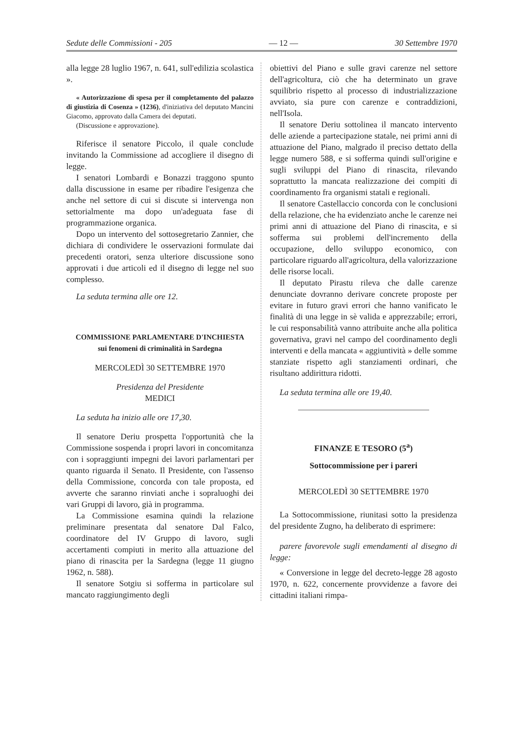Sedute delle Commissioni - 205 — 12 — 30 Settembre 1970
alla legge 28 luglio 1967, n. 641, sull'edilizia scolastica ».
« Autorizzazione di spesa per il completamento del palazzo di giustizia di Cosenza » (1236), d'iniziativa del deputato Mancini Giacomo, approvato dalla Camera dei deputati.
(Discussione e approvazione).
Riferisce il senatore Piccolo, il quale conclude invitando la Commissione ad accogliere il disegno di legge.
I senatori Lombardi e Bonazzi traggono spunto dalla discussione in esame per ribadire l'esigenza che anche nel settore di cui si discute si intervenga non settorialmente ma dopo un'adeguata fase di programmazione organica.
Dopo un intervento del sottosegretario Zannier, che dichiara di condividere le osservazioni formulate dai precedenti oratori, senza ulteriore discussione sono approvati i due articoli ed il disegno di legge nel suo complesso.
La seduta termina alle ore 12.
COMMISSIONE PARLAMENTARE D'INCHIESTA
sui fenomeni di criminalità in Sardegna
MERCOLEDÌ 30 SETTEMBRE 1970
Presidenza del Presidente
MEDICI
La seduta ha inizio alle ore 17,30.
Il senatore Deriu prospetta l'opportunità che la Commissione sospenda i propri lavori in concomitanza con i sopraggiunti impegni dei lavori parlamentari per quanto riguarda il Senato. Il Presidente, con l'assenso della Commissione, concorda con tale proposta, ed avverte che saranno rinviati anche i sopraluoghi dei vari Gruppi di lavoro, già in programma.
La Commissione esamina quindi la relazione preliminare presentata dal senatore Dal Falco, coordinatore del IV Gruppo di lavoro, sugli accertamenti compiuti in merito alla attuazione del piano di rinascita per la Sardegna (legge 11 giugno 1962, n. 588).
Il senatore Sotgiu si sofferma in particolare sul mancato raggiungimento degli
obiettivi del Piano e sulle gravi carenze nel settore dell'agricoltura, ciò che ha determinato un grave squilibrio rispetto al processo di industrializzazione avviato, sia pure con carenze e contraddizioni, nell'Isola.
Il senatore Deriu sottolinea il mancato intervento delle aziende a partecipazione statale, nei primi anni di attuazione del Piano, malgrado il preciso dettato della legge numero 588, e si sofferma quindi sull'origine e sugli sviluppi del Piano di rinascita, rilevando soprattutto la mancata realizzazione dei compiti di coordinamento fra organismi statali e regionali.
Il senatore Castellaccio concorda con le conclusioni della relazione, che ha evidenziato anche le carenze nei primi anni di attuazione del Piano di rinascita, e si sofferma sui problemi dell'incremento della occupazione, dello sviluppo economico, con particolare riguardo all'agricoltura, della valorizzazione delle risorse locali.
Il deputato Pirastu rileva che dalle carenze denunciate dovranno derivare concrete proposte per evitare in futuro gravi errori che hanno vanificato le finalità di una legge in sè valida e apprezzabile; errori, le cui responsabilità vanno attribuite anche alla politica governativa, gravi nel campo del coordinamento degli interventi e della mancata « aggiuntività » delle somme stanziate rispetto agli stanziamenti ordinari, che risultano addirittura ridotti.
La seduta termina alle ore 19,40.
FINANZE E TESORO (5<sup>a</sup>)
Sottocommissione per i pareri
MERCOLEDÌ 30 SETTEMBRE 1970
La Sottocommissione, riunitasi sotto la presidenza del presidente Zugno, ha deliberato di esprimere:
parere favorevole sugli emendamenti al disegno di legge:
« Conversione in legge del decreto-legge 28 agosto 1970, n. 622, concernente provvidenze a favore dei cittadini italiani rimpa-